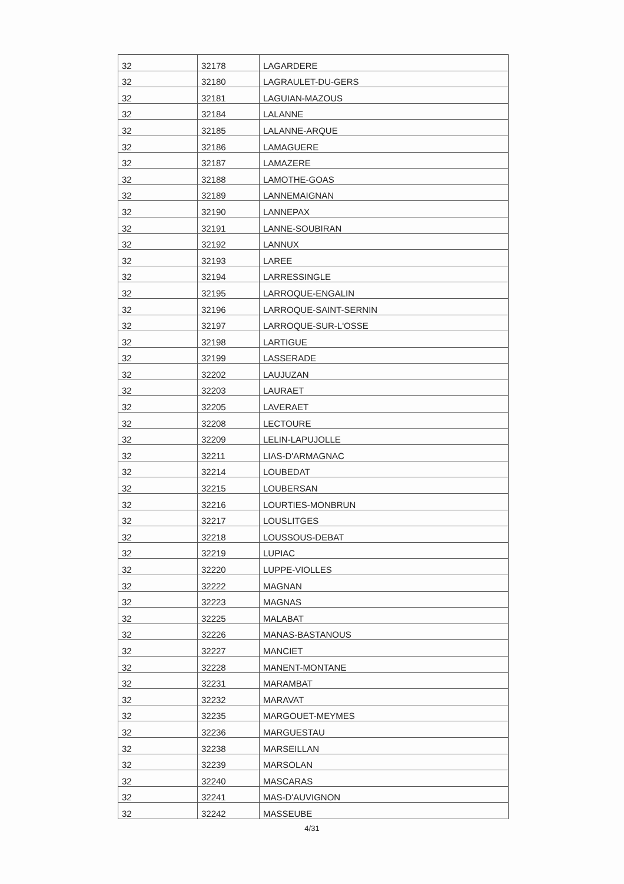| 32 | 32178 | LAGARDERE |
| 32 | 32180 | LAGRAULET-DU-GERS |
| 32 | 32181 | LAGUIAN-MAZOUS |
| 32 | 32184 | LALANNE |
| 32 | 32185 | LALANNE-ARQUE |
| 32 | 32186 | LAMAGUERE |
| 32 | 32187 | LAMAZERE |
| 32 | 32188 | LAMOTHE-GOAS |
| 32 | 32189 | LANNEMAIGNAN |
| 32 | 32190 | LANNEPAX |
| 32 | 32191 | LANNE-SOUBIRAN |
| 32 | 32192 | LANNUX |
| 32 | 32193 | LAREE |
| 32 | 32194 | LARRESSINGLE |
| 32 | 32195 | LARROQUE-ENGALIN |
| 32 | 32196 | LARROQUE-SAINT-SERNIN |
| 32 | 32197 | LARROQUE-SUR-L'OSSE |
| 32 | 32198 | LARTIGUE |
| 32 | 32199 | LASSERADE |
| 32 | 32202 | LAUJUZAN |
| 32 | 32203 | LAURAET |
| 32 | 32205 | LAVERAET |
| 32 | 32208 | LECTOURE |
| 32 | 32209 | LELIN-LAPUJOLLE |
| 32 | 32211 | LIAS-D'ARMAGNAC |
| 32 | 32214 | LOUBEDAT |
| 32 | 32215 | LOUBERSAN |
| 32 | 32216 | LOURTIES-MONBRUN |
| 32 | 32217 | LOUSLITGES |
| 32 | 32218 | LOUSSOUS-DEBAT |
| 32 | 32219 | LUPIAC |
| 32 | 32220 | LUPPE-VIOLLES |
| 32 | 32222 | MAGNAN |
| 32 | 32223 | MAGNAS |
| 32 | 32225 | MALABAT |
| 32 | 32226 | MANAS-BASTANOUS |
| 32 | 32227 | MANCIET |
| 32 | 32228 | MANENT-MONTANE |
| 32 | 32231 | MARAMBAT |
| 32 | 32232 | MARAVAT |
| 32 | 32235 | MARGOUET-MEYMES |
| 32 | 32236 | MARGUESTAU |
| 32 | 32238 | MARSEILLAN |
| 32 | 32239 | MARSOLAN |
| 32 | 32240 | MASCARAS |
| 32 | 32241 | MAS-D'AUVIGNON |
| 32 | 32242 | MASSEUBE |
4/31